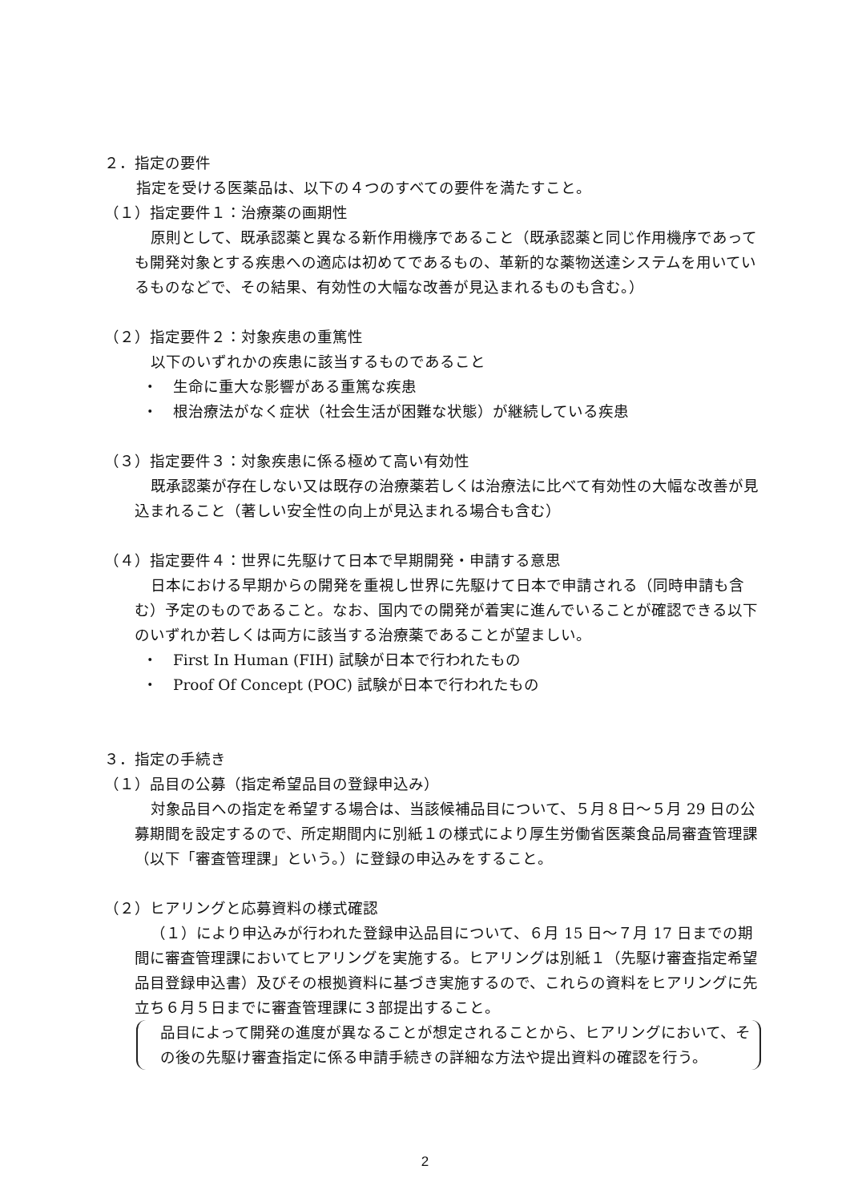２．指定の要件
指定を受ける医薬品は、以下の４つのすべての要件を満たすこと。
（１）指定要件１：治療薬の画期性
原則として、既承認薬と異なる新作用機序であること（既承認薬と同じ作用機序であっても開発対象とする疾患への適応は初めてであるもの、革新的な薬物送達システムを用いているものなどで、その結果、有効性の大幅な改善が見込まれるものも含む。）
（２）指定要件２：対象疾患の重篤性
以下のいずれかの疾患に該当するものであること
・　生命に重大な影響がある重篤な疾患
・　根治療法がなく症状（社会生活が困難な状態）が継続している疾患
（３）指定要件３：対象疾患に係る極めて高い有効性
既承認薬が存在しない又は既存の治療薬若しくは治療法に比べて有効性の大幅な改善が見込まれること（著しい安全性の向上が見込まれる場合も含む）
（４）指定要件４：世界に先駆けて日本で早期開発・申請する意思
日本における早期からの開発を重視し世界に先駆けて日本で申請される（同時申請も含む）予定のものであること。なお、国内での開発が着実に進んでいることが確認できる以下のいずれか若しくは両方に該当する治療薬であることが望ましい。
・　First In Human (FIH) 試験が日本で行われたもの
・　Proof Of Concept (POC) 試験が日本で行われたもの
３．指定の手続き
（１）品目の公募（指定希望品目の登録申込み）
対象品目への指定を希望する場合は、当該候補品目について、５月８日～５月 29 日の公募期間を設定するので、所定期間内に別紙１の様式により厚生労働省医薬食品局審査管理課（以下「審査管理課」という。）に登録の申込みをすること。
（２）ヒアリングと応募資料の様式確認
（１）により申込みが行われた登録申込品目について、６月 15 日～７月 17 日までの期間に審査管理課においてヒアリングを実施する。ヒアリングは別紙１（先駆け審査指定希望品目登録申込書）及びその根拠資料に基づき実施するので、これらの資料をヒアリングに先立ち６月５日までに審査管理課に３部提出すること。
品目によって開発の進度が異なることが想定されることから、ヒアリングにおいて、その後の先駆け審査指定に係る申請手続きの詳細な方法や提出資料の確認を行う。
2